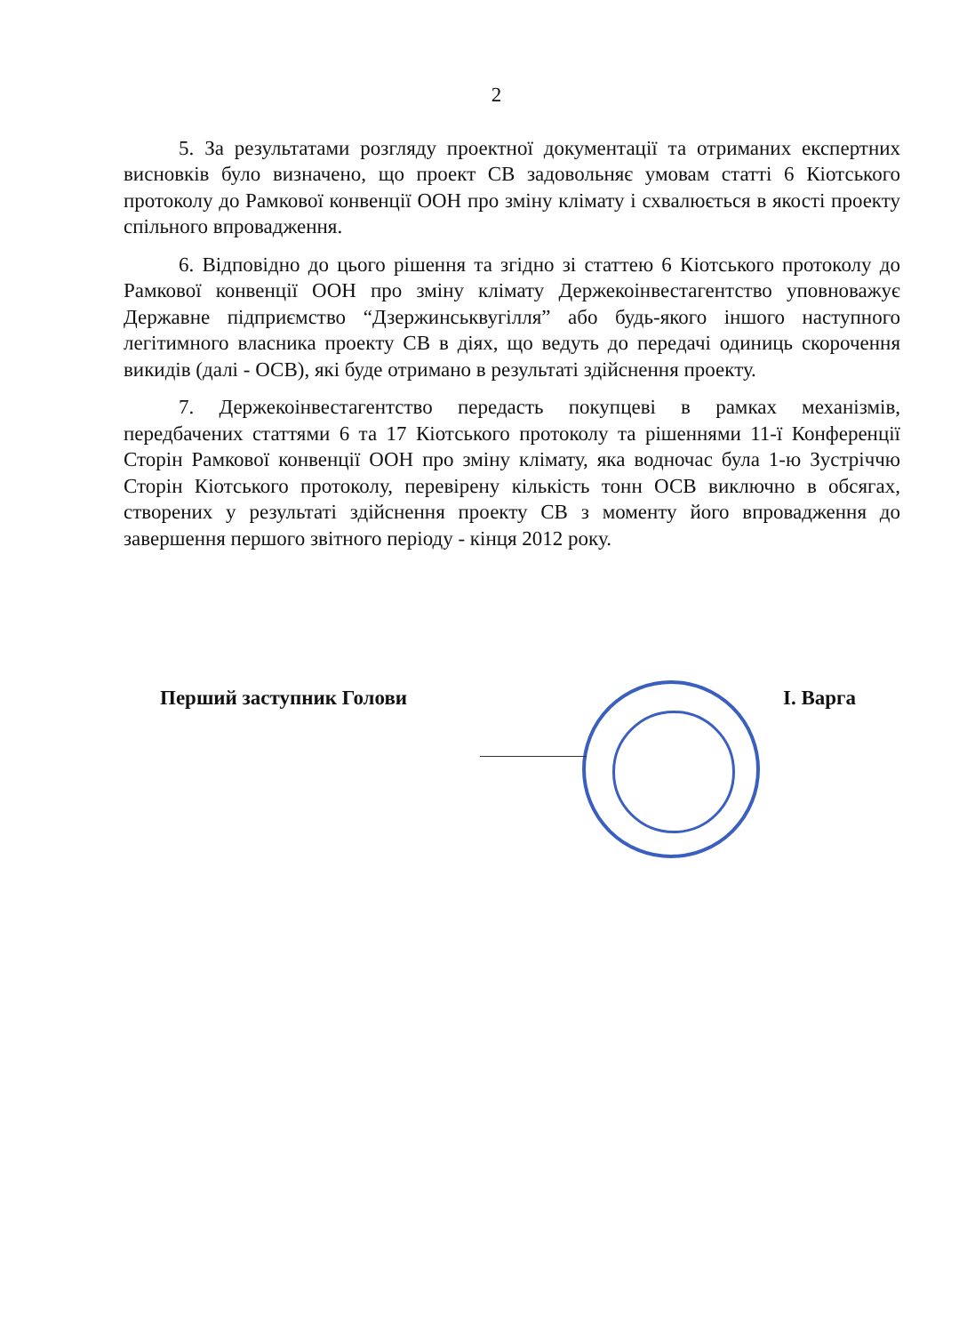2
5. За результатами розгляду проектної документації та отриманих експертних висновків було визначено, що проект СВ задовольняє умовам статті 6 Кіотського протоколу до Рамкової конвенції ООН про зміну клімату і схвалюється в якості проекту спільного впровадження.
6. Відповідно до цього рішення та згідно зі статтею 6 Кіотського протоколу до Рамкової конвенції ООН про зміну клімату Держекоінвестагентство уповноважує Державне підприємство “Дзержинськвугілля” або будь-якого іншого наступного легітимного власника проекту СВ в діях, що ведуть до передачі одиниць скорочення викидів (далі - ОСВ), які буде отримано в результаті здійснення проекту.
7. Держекоінвестагентство передасть покупцеві в рамках механізмів, передбачених статтями 6 та 17 Кіотського протоколу та рішеннями 11-ї Конференції Сторін Рамкової конвенції ООН про зміну клімату, яка водночас була 1-ю Зустріччю Сторін Кіотського протоколу, перевірену кількість тонн ОСВ виключно в обсягах, створених у результаті здійснення проекту СВ з моменту його впровадження до завершення першого звітного періоду - кінця 2012 року.
Перший заступник Голови І. Варга